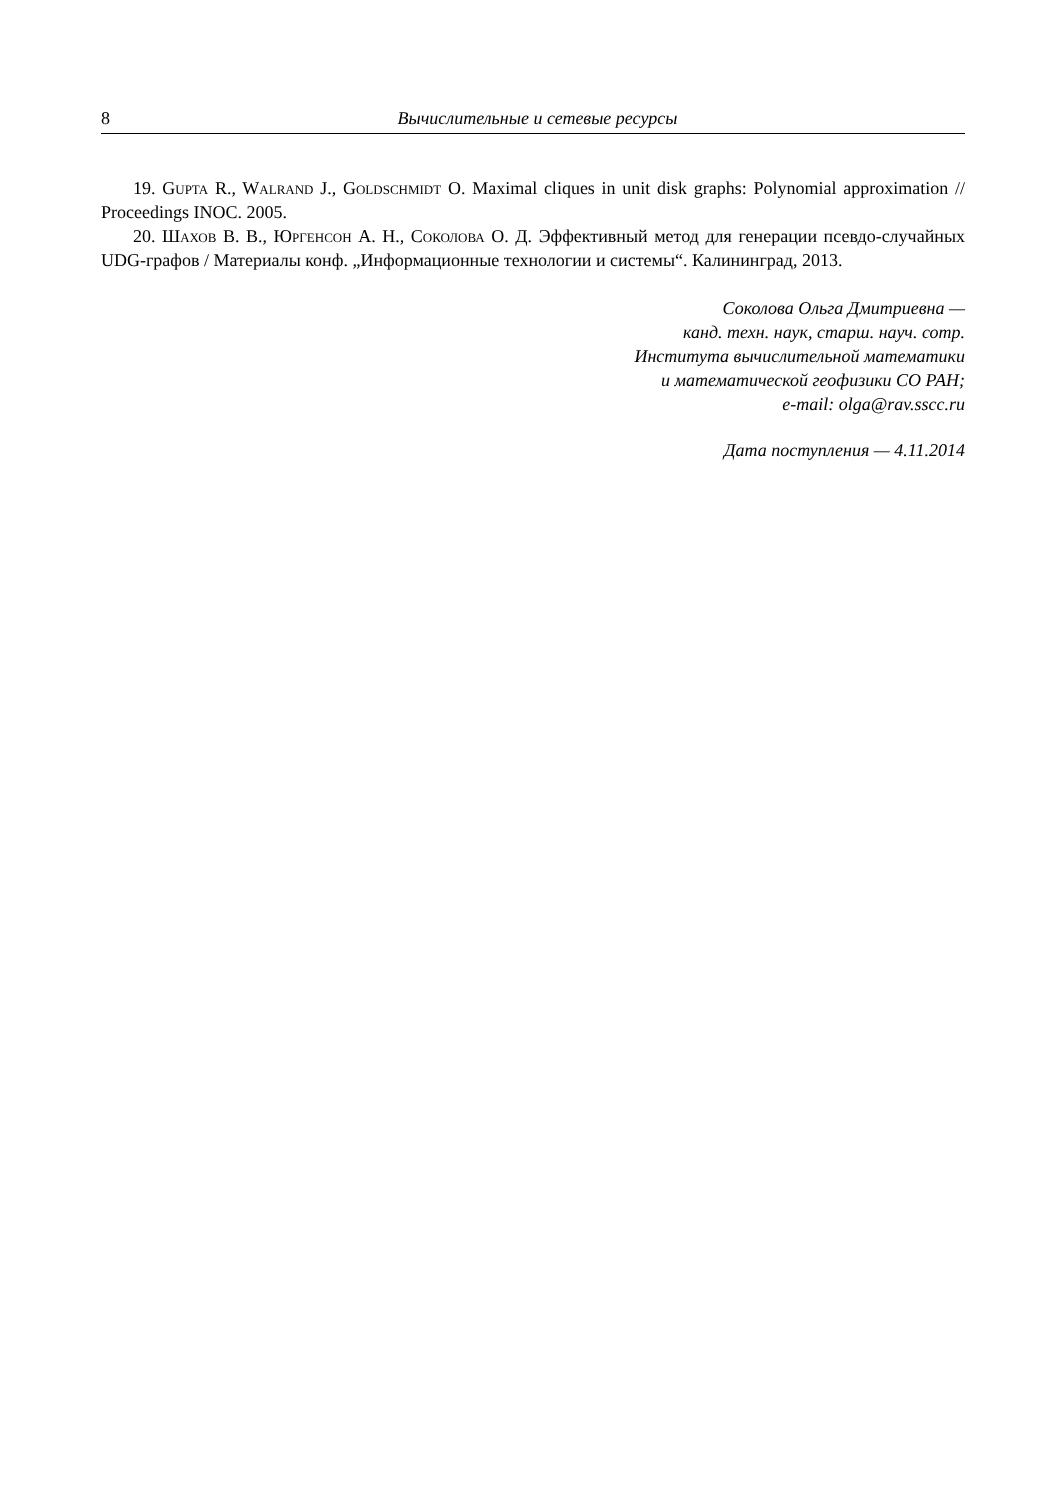8 Вычислительные и сетевые ресурсы
19. Gupta R., Walrand J., Goldschmidt O. Maximal cliques in unit disk graphs: Polynomial approximation // Proceedings INOC. 2005.
20. Шахов В. В., Юргенсон А. Н., Соколова О. Д. Эффективный метод для генерации псевдо-случайных UDG-графов / Материалы конф. „Информационные технологии и системы“. Калининград, 2013.
Соколова Ольга Дмитриевна —
канд. техн. наук, старш. науч. сотр.
Института вычислительной математики
и математической геофизики СО РАН;
e-mail: olga@rav.sscc.ru
Дата поступления — 4.11.2014